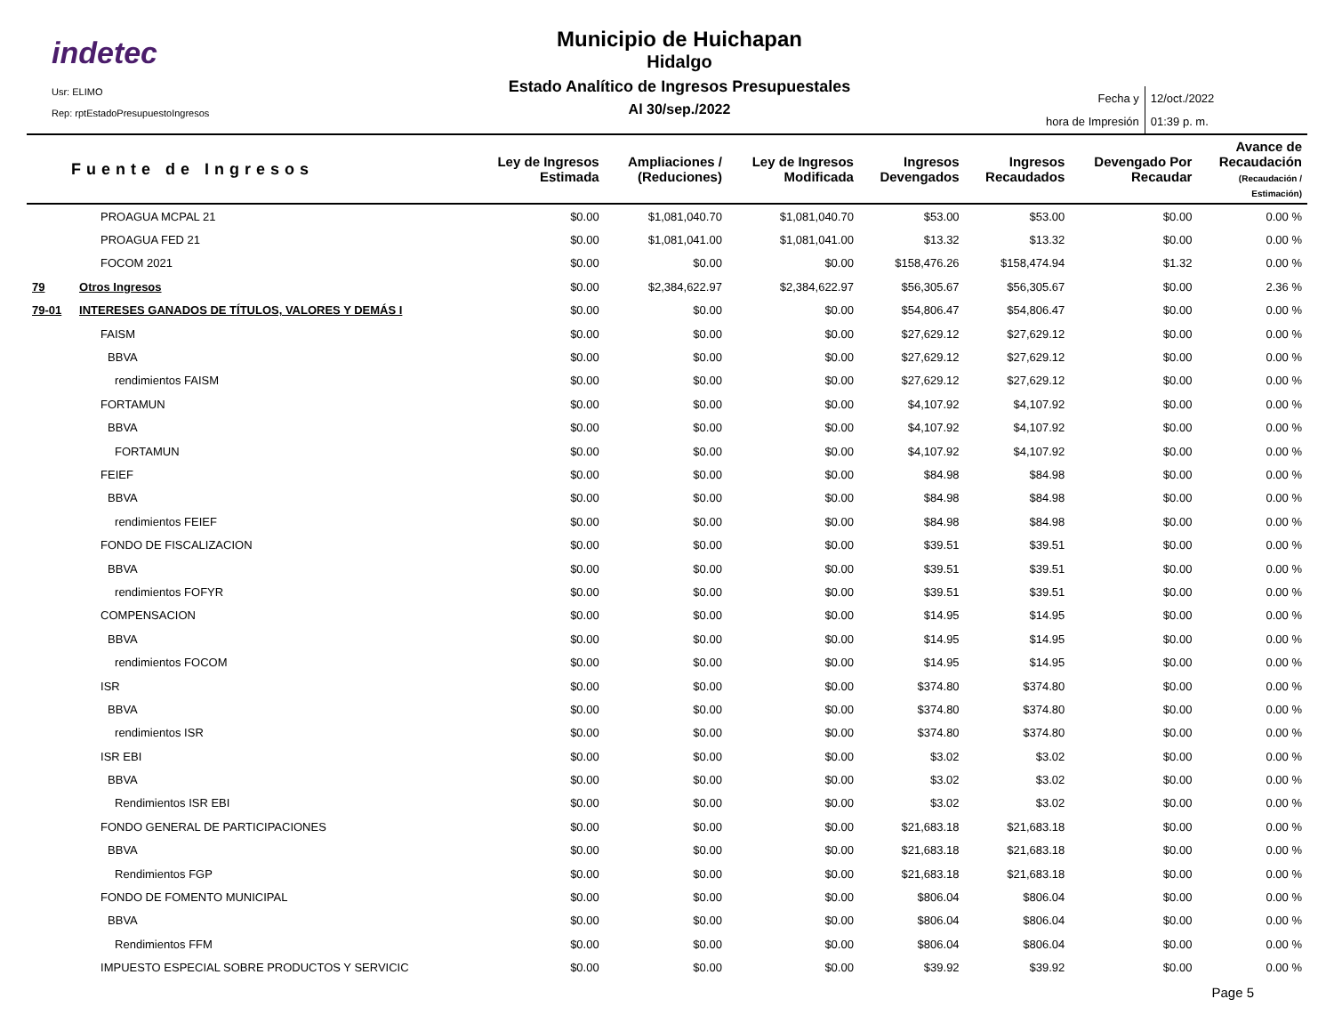indetec
Usr: ELIMO
Rep: rptEstadoPresupuestoIngresos
Municipio de Huichapan
Hidalgo
Estado Analítico de Ingresos Presupuestales
Al 30/sep./2022
| Fecha y | 12/oct./2022 |
| hora de Impresión | 01:39 p. m. |
| Fuente de Ingresos | | Ley de Ingresos Estimada | Ampliaciones / (Reduciones) | Ley de Ingresos Modificada | Ingresos Devengados | Ingresos Recaudados | Devengado Por Recaudar | Avance de Recaudación (Recaudación / Estimación) |
| --- | --- | --- | --- | --- | --- | --- | --- | --- |
| | PROAGUA MCPAL 21 | $0.00 | $1,081,040.70 | $1,081,040.70 | $53.00 | $53.00 | $0.00 | 0.00 % |
| | PROAGUA FED 21 | $0.00 | $1,081,041.00 | $1,081,041.00 | $13.32 | $13.32 | $0.00 | 0.00 % |
| | FOCOM 2021 | $0.00 | $0.00 | $0.00 | $158,476.26 | $158,474.94 | $1.32 | 0.00 % |
| 79 | Otros Ingresos | $0.00 | $2,384,622.97 | $2,384,622.97 | $56,305.67 | $56,305.67 | $0.00 | 2.36 % |
| 79-01 | INTERESES GANADOS DE TÍTULOS, VALORES Y DEMÁS I | $0.00 | $0.00 | $0.00 | $54,806.47 | $54,806.47 | $0.00 | 0.00 % |
| | FAISM | $0.00 | $0.00 | $0.00 | $27,629.12 | $27,629.12 | $0.00 | 0.00 % |
| | BBVA | $0.00 | $0.00 | $0.00 | $27,629.12 | $27,629.12 | $0.00 | 0.00 % |
| | rendimientos FAISM | $0.00 | $0.00 | $0.00 | $27,629.12 | $27,629.12 | $0.00 | 0.00 % |
| | FORTAMUN | $0.00 | $0.00 | $0.00 | $4,107.92 | $4,107.92 | $0.00 | 0.00 % |
| | BBVA | $0.00 | $0.00 | $0.00 | $4,107.92 | $4,107.92 | $0.00 | 0.00 % |
| | FORTAMUN | $0.00 | $0.00 | $0.00 | $4,107.92 | $4,107.92 | $0.00 | 0.00 % |
| | FEIEF | $0.00 | $0.00 | $0.00 | $84.98 | $84.98 | $0.00 | 0.00 % |
| | BBVA | $0.00 | $0.00 | $0.00 | $84.98 | $84.98 | $0.00 | 0.00 % |
| | rendimientos FEIEF | $0.00 | $0.00 | $0.00 | $84.98 | $84.98 | $0.00 | 0.00 % |
| | FONDO DE FISCALIZACION | $0.00 | $0.00 | $0.00 | $39.51 | $39.51 | $0.00 | 0.00 % |
| | BBVA | $0.00 | $0.00 | $0.00 | $39.51 | $39.51 | $0.00 | 0.00 % |
| | rendimientos FOFYR | $0.00 | $0.00 | $0.00 | $39.51 | $39.51 | $0.00 | 0.00 % |
| | COMPENSACION | $0.00 | $0.00 | $0.00 | $14.95 | $14.95 | $0.00 | 0.00 % |
| | BBVA | $0.00 | $0.00 | $0.00 | $14.95 | $14.95 | $0.00 | 0.00 % |
| | rendimientos FOCOM | $0.00 | $0.00 | $0.00 | $14.95 | $14.95 | $0.00 | 0.00 % |
| | ISR | $0.00 | $0.00 | $0.00 | $374.80 | $374.80 | $0.00 | 0.00 % |
| | BBVA | $0.00 | $0.00 | $0.00 | $374.80 | $374.80 | $0.00 | 0.00 % |
| | rendimientos ISR | $0.00 | $0.00 | $0.00 | $374.80 | $374.80 | $0.00 | 0.00 % |
| | ISR EBI | $0.00 | $0.00 | $0.00 | $3.02 | $3.02 | $0.00 | 0.00 % |
| | BBVA | $0.00 | $0.00 | $0.00 | $3.02 | $3.02 | $0.00 | 0.00 % |
| | Rendimientos ISR EBI | $0.00 | $0.00 | $0.00 | $3.02 | $3.02 | $0.00 | 0.00 % |
| | FONDO GENERAL DE PARTICIPACIONES | $0.00 | $0.00 | $0.00 | $21,683.18 | $21,683.18 | $0.00 | 0.00 % |
| | BBVA | $0.00 | $0.00 | $0.00 | $21,683.18 | $21,683.18 | $0.00 | 0.00 % |
| | Rendimientos FGP | $0.00 | $0.00 | $0.00 | $21,683.18 | $21,683.18 | $0.00 | 0.00 % |
| | FONDO DE FOMENTO MUNICIPAL | $0.00 | $0.00 | $0.00 | $806.04 | $806.04 | $0.00 | 0.00 % |
| | BBVA | $0.00 | $0.00 | $0.00 | $806.04 | $806.04 | $0.00 | 0.00 % |
| | Rendimientos FFM | $0.00 | $0.00 | $0.00 | $806.04 | $806.04 | $0.00 | 0.00 % |
| | IMPUESTO ESPECIAL SOBRE PRODUCTOS Y SERVICIC | $0.00 | $0.00 | $0.00 | $39.92 | $39.92 | $0.00 | 0.00 % |
Page 5